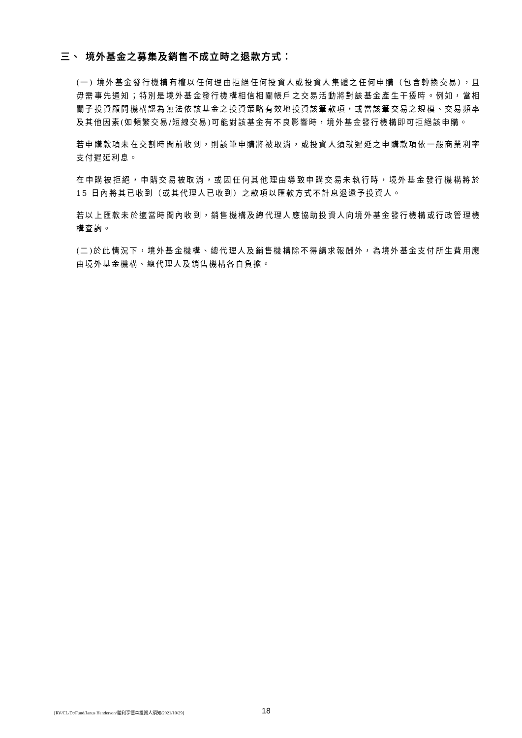三、 境外基金之募集及銷售不成立時之退款方式：
(一) 境外基金發行機構有權以任何理由拒絕任何投資人或投資人集體之任何申購（包含轉換交易），且毋需事先通知；特別是境外基金發行機構相信相關帳戶之交易活動將對該基金產生干擾時。例如，當相關子投資顧問機構認為無法依該基金之投資策略有效地投資該筆款項，或當該筆交易之規模、交易頻率及其他因素(如頻繁交易/短線交易)可能對該基金有不良影響時，境外基金發行機構即可拒絕該申購。
若申購款項未在交割時間前收到，則該筆申購將被取消，或投資人須就遲延之申購款項依一般商業利率支付遲延利息。
在申購被拒絕，申購交易被取消，或因任何其他理由導致申購交易未執行時，境外基金發行機構將於 15 日內將其已收到（或其代理人已收到）之款項以匯款方式不計息退還予投資人。
若以上匯款未於適當時間內收到，銷售機構及總代理人應協助投資人向境外基金發行機構或行政管理機構查詢。
(二)於此情況下，境外基金機構、總代理人及銷售機構除不得請求報酬外，為境外基金支付所生費用應由境外基金機構、總代理人及銷售機構各自負擔。
[RV/CL/D:/Fund/Janus Henderson/駿利亨德森投資人須知/2021/10/29] 18